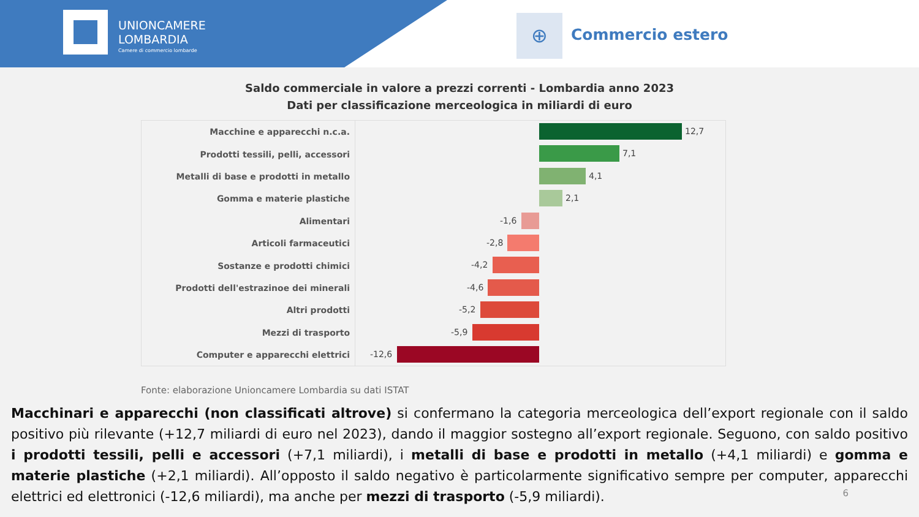UNIONCAMERE
LOMBARDIA
Camere di commercio lombarde
⊕ Commercio estero
Saldo commerciale in valore a prezzi correnti - Lombardia anno 2023
Dati per classificazione merceologica in miliardi di euro
Macchine e apparecchi n.c.a.
12,7
Prodotti tessili, pelli, accessori
7,1
Metalli di base e prodotti in metallo
4,1
Gomma e materie plastiche
2,1
Alimentari
-1,6
Articoli farmaceutici
-2,8
Sostanze e prodotti chimici
-4,2
Prodotti dell'estrazinoe dei minerali
-4,6
Altri prodotti
-5,2
Mezzi di trasporto
-5,9
Computer e apparecchi elettrici
-12,6
Fonte: elaborazione Unioncamere Lombardia su dati ISTAT
Macchinari e apparecchi (non classificati altrove) si confermano la categoria merceologica dell’export regionale con il saldo positivo più rilevante (+12,7 miliardi di euro nel 2023), dando il maggior sostegno all’export regionale. Seguono, con saldo positivo i prodotti tessili, pelli e accessori (+7,1 miliardi), i metalli di base e prodotti in metallo (+4,1 miliardi) e gomma e materie plastiche (+2,1 miliardi). All’opposto il saldo negativo è particolarmente significativo sempre per computer, apparecchi elettrici ed elettronici (-12,6 miliardi), ma anche per mezzi di trasporto (-5,9 miliardi).
6